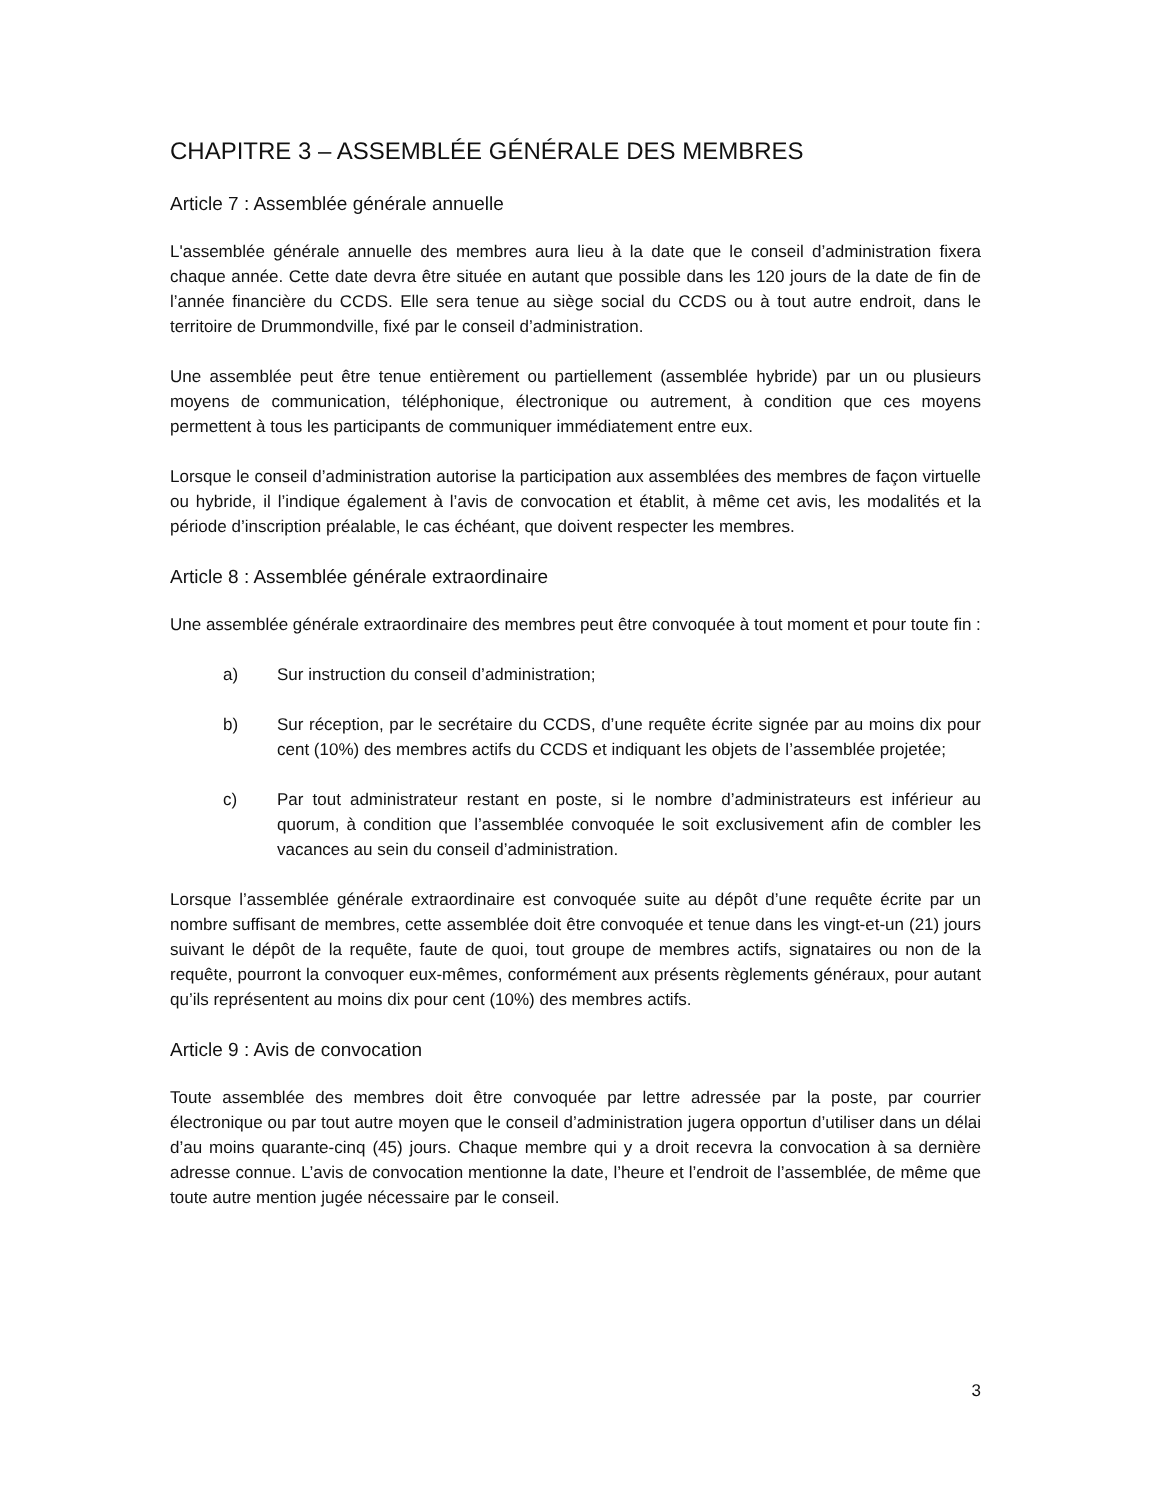CHAPITRE 3 – ASSEMBLÉE GÉNÉRALE DES MEMBRES
Article 7 : Assemblée générale annuelle
L'assemblée générale annuelle des membres aura lieu à la date que le conseil d’administration fixera chaque année. Cette date devra être située en autant que possible dans les 120 jours de la date de fin de l’année financière du CCDS. Elle sera tenue au siège social du CCDS ou à tout autre endroit, dans le territoire de Drummondville, fixé par le conseil d’administration.
Une assemblée peut être tenue entièrement ou partiellement (assemblée hybride) par un ou plusieurs moyens de communication, téléphonique, électronique ou autrement, à condition que ces moyens permettent à tous les participants de communiquer immédiatement entre eux.
Lorsque le conseil d’administration autorise la participation aux assemblées des membres de façon virtuelle ou hybride, il l’indique également à l’avis de convocation et établit, à même cet avis, les modalités et la période d’inscription préalable, le cas échéant, que doivent respecter les membres.
Article 8 : Assemblée générale extraordinaire
Une assemblée générale extraordinaire des membres peut être convoquée à tout moment et pour toute fin :
a) Sur instruction du conseil d’administration;
b) Sur réception, par le secrétaire du CCDS, d’une requête écrite signée par au moins dix pour cent (10%) des membres actifs du CCDS et indiquant les objets de l’assemblée projetée;
c) Par tout administrateur restant en poste, si le nombre d’administrateurs est inférieur au quorum, à condition que l’assemblée convoquée le soit exclusivement afin de combler les vacances au sein du conseil d’administration.
Lorsque l’assemblée générale extraordinaire est convoquée suite au dépôt d’une requête écrite par un nombre suffisant de membres, cette assemblée doit être convoquée et tenue dans les vingt-et-un (21) jours suivant le dépôt de la requête, faute de quoi, tout groupe de membres actifs, signataires ou non de la requête, pourront la convoquer eux-mêmes, conformément aux présents règlements généraux, pour autant qu’ils représentent au moins dix pour cent (10%) des membres actifs.
Article 9 : Avis de convocation
Toute assemblée des membres doit être convoquée par lettre adressée par la poste, par courrier électronique ou par tout autre moyen que le conseil d’administration jugera opportun d’utiliser dans un délai d’au moins quarante-cinq (45) jours. Chaque membre qui y a droit recevra la convocation à sa dernière adresse connue. L’avis de convocation mentionne la date, l’heure et l’endroit de l’assemblée, de même que toute autre mention jugée nécessaire par le conseil.
3